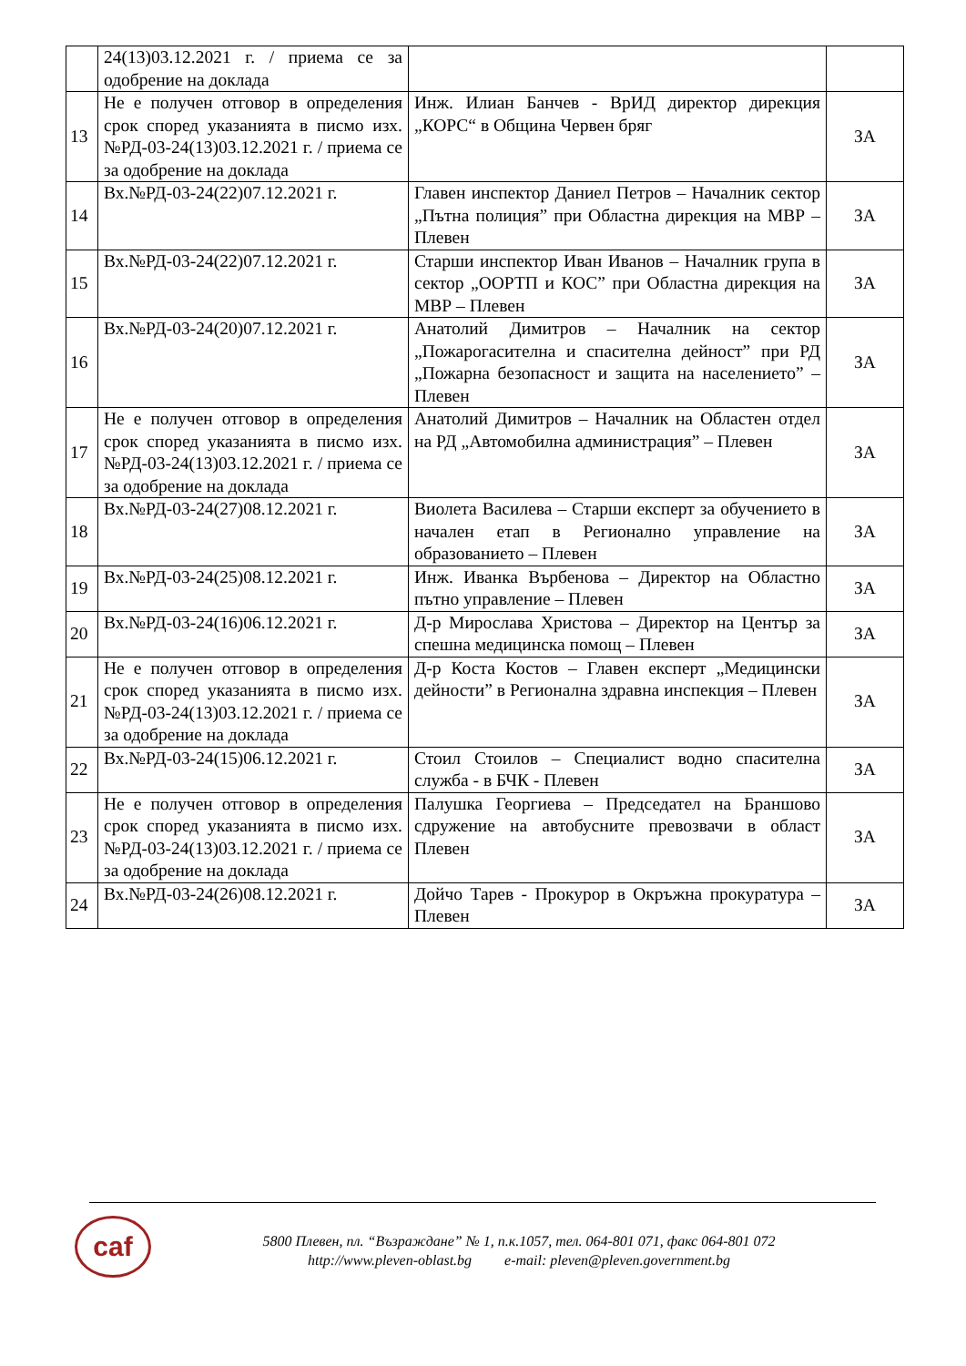| | 24(13)03.12.2021 г. / приема се за одобрение на доклада | | |
| 13 | Не е получен отговор в определения срок според указанията в писмо изх.№РД-03-24(13)03.12.2021 г. / приема се за одобрение на доклада | Инж. Илиан Банчев - ВрИД директор дирекция „КОРС“ в Община Червен бряг | ЗА |
| 14 | Вх.№РД-03-24(22)07.12.2021 г. | Главен инспектор Даниел Петров – Началник сектор „Пътна полиция” при Областна дирекция на МВР – Плевен | ЗА |
| 15 | Вх.№РД-03-24(22)07.12.2021 г. | Старши инспектор Иван Иванов – Началник група в сектор „ООРТП и КОС” при Областна дирекция на МВР – Плевен | ЗА |
| 16 | Вх.№РД-03-24(20)07.12.2021 г. | Анатолий Димитров – Началник на сектор „Пожарогасителна и спасителна дейност” при РД „Пожарна безопасност и защита на населението” – Плевен | ЗА |
| 17 | Не е получен отговор в определения срок според указанията в писмо изх.№РД-03-24(13)03.12.2021 г. / приема се за одобрение на доклада | Анатолий Димитров – Началник на Областен отдел на РД „Автомобилна администрация” – Плевен | ЗА |
| 18 | Вх.№РД-03-24(27)08.12.2021 г. | Виолета Василева – Старши експерт за обучението в начален етап в Регионално управление на образованието – Плевен | ЗА |
| 19 | Вх.№РД-03-24(25)08.12.2021 г. | Инж. Иванка Върбенова – Директор на Областно пътно управление – Плевен | ЗА |
| 20 | Вх.№РД-03-24(16)06.12.2021 г. | Д-р Мирослава Христова – Директор на Център за спешна медицинска помощ – Плевен | ЗА |
| 21 | Не е получен отговор в определения срок според указанията в писмо изх.№РД-03-24(13)03.12.2021 г. / приема се за одобрение на доклада | Д-р Коста Костов – Главен експерт „Медицински дейности” в Регионална здравна инспекция – Плевен | ЗА |
| 22 | Вх.№РД-03-24(15)06.12.2021 г. | Стоил Стоилов – Специалист водно спасителна служба - в БЧК - Плевен | ЗА |
| 23 | Не е получен отговор в определения срок според указанията в писмо изх.№РД-03-24(13)03.12.2021 г. / приема се за одобрение на доклада | Палушка Георгиева – Председател на Браншово сдружение на автобусните превозвачи в област Плевен | ЗА |
| 24 | Вх.№РД-03-24(26)08.12.2021 г. | Дойчо Тарев - Прокурор в Окръжна прокуратура – Плевен | ЗА |
caf
5800 Плевен, пл. “Възраждане” № 1, п.к.1057, тел. 064-801 071, факс 064-801 072
http://www.pleven-oblast.bg e-mail: pleven@pleven.government.bg